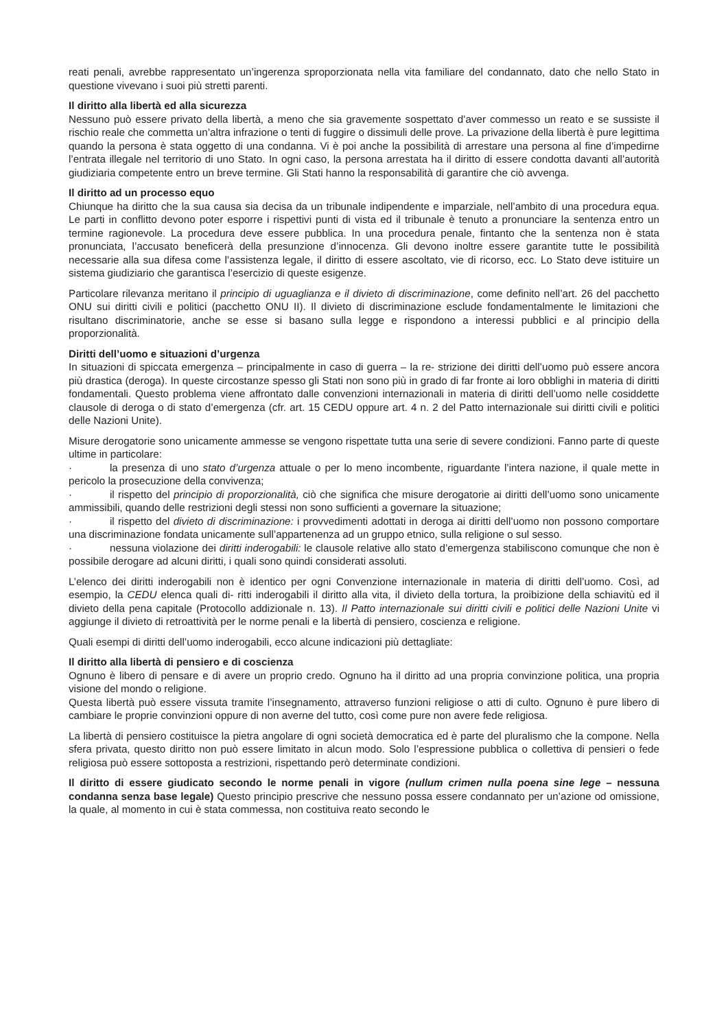reati penali, avrebbe rappresentato un’ingerenza sproporzionata nella vita familiare del condannato, dato che nello Stato in questione vivevano i suoi più stretti parenti.
Il diritto alla libertà ed alla sicurezza
Nessuno può essere privato della libertà, a meno che sia gravemente sospettato d’aver commesso un reato e se sussiste il rischio reale che commetta un’altra infrazione o tenti di fuggire o dissimuli delle prove. La privazione della libertà è pure legittima quando la persona è stata oggetto di una condanna. Vi è poi anche la possibilità di arrestare una persona al fine d’impedirne l’entrata illegale nel territorio di uno Stato. In ogni caso, la persona arrestata ha il diritto di essere condotta davanti all’autorità giudiziaria competente entro un breve termine. Gli Stati hanno la responsabilità di garantire che ciò avvenga.
Il diritto ad un processo equo
Chiunque ha diritto che la sua causa sia decisa da un tribunale indipendente e imparziale, nell’ambito di una procedura equa. Le parti in conflitto devono poter esporre i rispettivi punti di vista ed il tribunale è tenuto a pronunciare la sentenza entro un termine ragionevole. La procedura deve essere pubblica. In una procedura penale, fintanto che la sentenza non è stata pronunciata, l’accusato beneficerà della presunzione d’innocenza. Gli devono inoltre essere garantite tutte le possibilità necessarie alla sua difesa come l’assistenza legale, il diritto di essere ascoltato, vie di ricorso, ecc. Lo Stato deve istituire un sistema giudiziario che garantisca l’esercizio di queste esigenze.
Particolare rilevanza meritano il principio di uguaglianza e il divieto di discriminazione, come definito nell’art. 26 del pacchetto ONU sui diritti civili e politici (pacchetto ONU II). Il divieto di discriminazione esclude fondamentalmente le limitazioni che risultano discriminatorie, anche se esse si basano sulla legge e rispondono a interessi pubblici e al principio della proporzionalità.
Diritti dell’uomo e situazioni d’urgenza
In situazioni di spiccata emergenza – principalmente in caso di guerra – la re- strizione dei diritti dell’uomo può essere ancora più drastica (deroga). In queste circostanze spesso gli Stati non sono più in grado di far fronte ai loro obblighi in materia di diritti fondamentali. Questo problema viene affrontato dalle convenzioni internazionali in materia di diritti dell’uomo nelle cosiddette clausole di deroga o di stato d’emergenza (cfr. art. 15 CEDU oppure art. 4 n. 2 del Patto internazionale sui diritti civili e politici delle Nazioni Unite).
Misure derogatorie sono unicamente ammesse se vengono rispettate tutta una serie di severe condizioni. Fanno parte di queste ultime in particolare:
· la presenza di uno stato d’urgenza attuale o per lo meno incombente, riguardante l’intera nazione, il quale mette in pericolo la prosecuzione della convivenza;
· il rispetto del principio di proporzionalità, ciò che significa che misure derogatorie ai diritti dell’uomo sono unicamente ammissibili, quando delle restrizioni degli stessi non sono sufficienti a governare la situazione;
· il rispetto del divieto di discriminazione: i provvedimenti adottati in deroga ai diritti dell’uomo non possono comportare una discriminazione fondata unicamente sull’appartenenza ad un gruppo etnico, sulla religione o sul sesso.
· nessuna violazione dei diritti inderogabili: le clausole relative allo stato d’emergenza stabiliscono comunque che non è possibile derogare ad alcuni diritti, i quali sono quindi considerati assoluti.
L’elenco dei diritti inderogabili non è identico per ogni Convenzione internazionale in materia di diritti dell’uomo. Così, ad esempio, la CEDU elenca quali di- ritti inderogabili il diritto alla vita, il divieto della tortura, la proibizione della schiavitù ed il divieto della pena capitale (Protocollo addizionale n. 13). Il Patto internazionale sui diritti civili e politici delle Nazioni Unite vi aggiunge il divieto di retroattività per le norme penali e la libertà di pensiero, coscienza e religione.
Quali esempi di diritti dell’uomo inderogabili, ecco alcune indicazioni più dettagliate:
Il diritto alla libertà di pensiero e di coscienza
Ognuno è libero di pensare e di avere un proprio credo. Ognuno ha il diritto ad una propria convinzione politica, una propria visione del mondo o religione.
Questa libertà può essere vissuta tramite l’insegnamento, attraverso funzioni religiose o atti di culto. Ognuno è pure libero di cambiare le proprie convinzioni oppure di non averne del tutto, così come pure non avere fede religiosa.
La libertà di pensiero costituisce la pietra angolare di ogni società democratica ed è parte del pluralismo che la compone. Nella sfera privata, questo diritto non può essere limitato in alcun modo. Solo l’espressione pubblica o collettiva di pensieri o fede religiosa può essere sottoposta a restrizioni, rispettando però determinate condizioni.
Il diritto di essere giudicato secondo le norme penali in vigore (nullum crimen nulla poena sine lege – nessuna condanna senza base legale) Questo principio prescrive che nessuno possa essere condannato per un’azione od omissione, la quale, al momento in cui è stata commessa, non costituiva reato secondo le